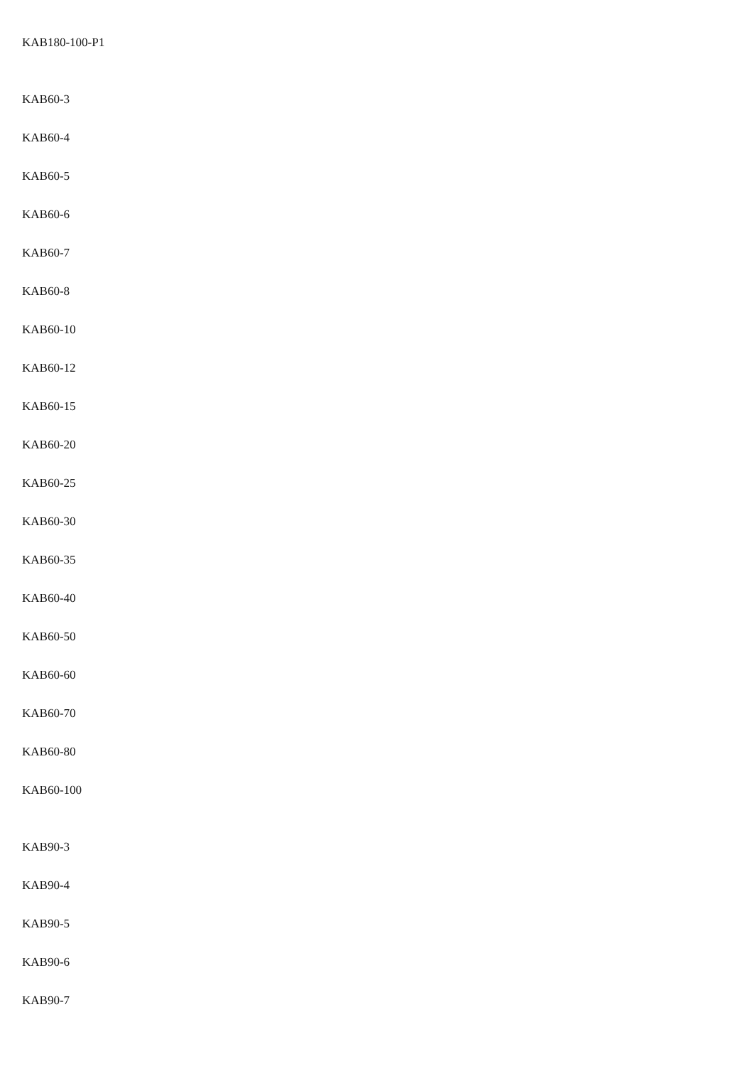KAB180-100-P1
KAB60-3
KAB60-4
KAB60-5
KAB60-6
KAB60-7
KAB60-8
KAB60-10
KAB60-12
KAB60-15
KAB60-20
KAB60-25
KAB60-30
KAB60-35
KAB60-40
KAB60-50
KAB60-60
KAB60-70
KAB60-80
KAB60-100
KAB90-3
KAB90-4
KAB90-5
KAB90-6
KAB90-7